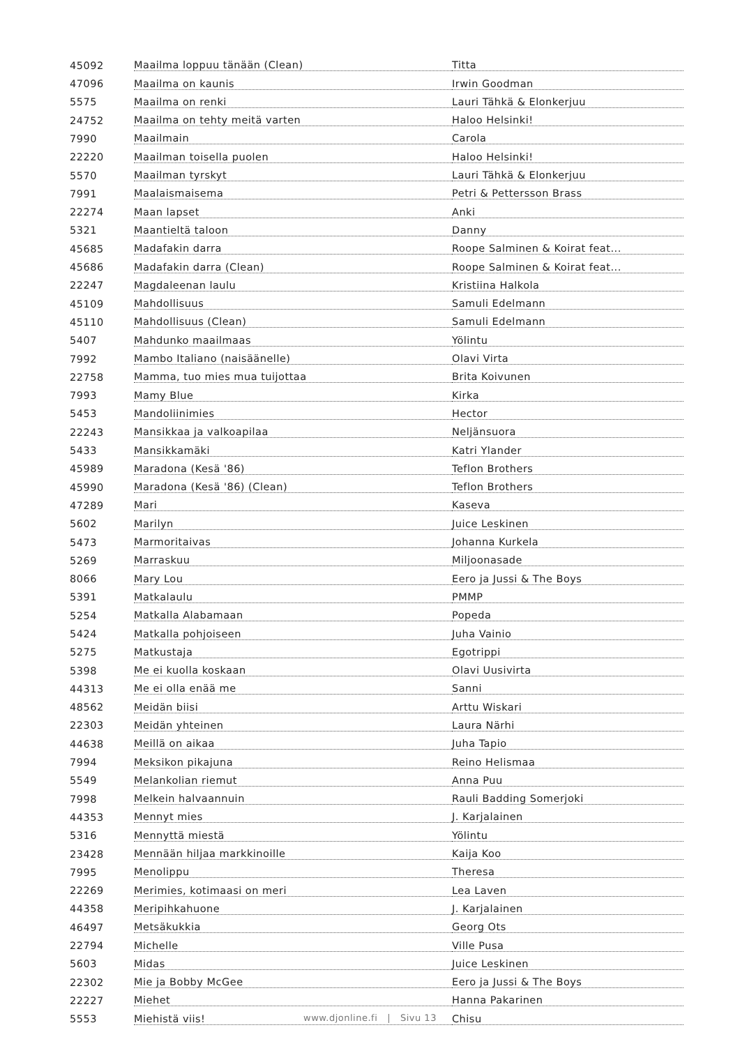| 45092 | Maailma loppuu tänään (Clean) | Titta |
| 47096 | Maailma on kaunis | Irwin Goodman |
| 5575 | Maailma on renki | Lauri Tähkä & Elonkerjuu |
| 24752 | Maailma on tehty meitä varten | Haloo Helsinki! |
| 7990 | Maailmain | Carola |
| 22220 | Maailman toisella puolen | Haloo Helsinki! |
| 5570 | Maailman tyrskyt | Lauri Tähkä & Elonkerjuu |
| 7991 | Maalaismaisema | Petri & Pettersson Brass |
| 22274 | Maan lapset | Anki |
| 5321 | Maantieltä taloon | Danny |
| 45685 | Madafakin darra | Roope Salminen & Koirat feat... |
| 45686 | Madafakin darra (Clean) | Roope Salminen & Koirat feat... |
| 22247 | Magdaleenan laulu | Kristiina Halkola |
| 45109 | Mahdollisuus | Samuli Edelmann |
| 45110 | Mahdollisuus (Clean) | Samuli Edelmann |
| 5407 | Mahdunko maailmaas | Yölintu |
| 7992 | Mambo Italiano (naisäänelle) | Olavi Virta |
| 22758 | Mamma, tuo mies mua tuijottaa | Brita Koivunen |
| 7993 | Mamy Blue | Kirka |
| 5453 | Mandoliinimies | Hector |
| 22243 | Mansikkaa ja valkoapilaa | Neljänsuora |
| 5433 | Mansikkamäki | Katri Ylander |
| 45989 | Maradona (Kesä '86) | Teflon Brothers |
| 45990 | Maradona (Kesä '86) (Clean) | Teflon Brothers |
| 47289 | Mari | Kaseva |
| 5602 | Marilyn | Juice Leskinen |
| 5473 | Marmoritaivas | Johanna Kurkela |
| 5269 | Marraskuu | Miljoonasade |
| 8066 | Mary Lou | Eero ja Jussi & The Boys |
| 5391 | Matkalaulu | PMMP |
| 5254 | Matkalla Alabamaan | Popeda |
| 5424 | Matkalla pohjoiseen | Juha Vainio |
| 5275 | Matkustaja | Egotrippi |
| 5398 | Me ei kuolla koskaan | Olavi Uusivirta |
| 44313 | Me ei olla enää me | Sanni |
| 48562 | Meidän biisi | Arttu Wiskari |
| 22303 | Meidän yhteinen | Laura Närhi |
| 44638 | Meillä on aikaa | Juha Tapio |
| 7994 | Meksikon pikajuna | Reino Helismaa |
| 5549 | Melankolian riemut | Anna Puu |
| 7998 | Melkein halvaannuin | Rauli Badding Somerjoki |
| 44353 | Mennyt mies | J. Karjalainen |
| 5316 | Mennyttä miestä | Yölintu |
| 23428 | Mennään hiljaa markkinoille | Kaija Koo |
| 7995 | Menolippu | Theresa |
| 22269 | Merimies, kotimaasi on meri | Lea Laven |
| 44358 | Meripihkahuone | J. Karjalainen |
| 46497 | Metsäkukkia | Georg Ots |
| 22794 | Michelle | Ville Pusa |
| 5603 | Midas | Juice Leskinen |
| 22302 | Mie ja Bobby McGee | Eero ja Jussi & The Boys |
| 22227 | Miehet | Hanna Pakarinen |
| 5553 | Miehistä viis! | Chisu |
www.djonline.fi | Sivu 13